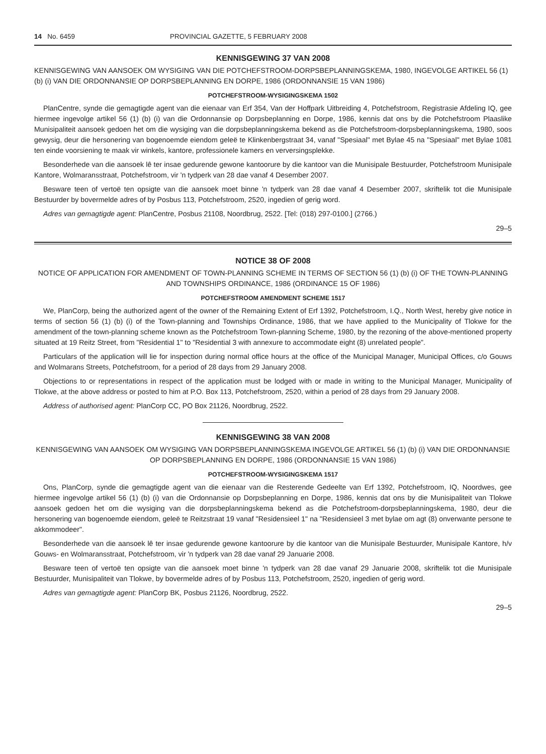14 No. 6459 PROVINCIAL GAZETTE, 5 FEBRUARY 2008
KENNISGEWING 37 VAN 2008
KENNISGEWING VAN AANSOEK OM WYSIGING VAN DIE POTCHEFSTROOM-DORPSBEPLANNINGSKEMA, 1980, INGEVOLGE ARTIKEL 56 (1) (b) (i) VAN DIE ORDONNANSIE OP DORPSBEPLANNING EN DORPE, 1986 (ORDONNANSIE 15 VAN 1986)
POTCHEFSTROOM-WYSIGINGSKEMA 1502
PlanCentre, synde die gemagtigde agent van die eienaar van Erf 354, Van der Hoffpark Uitbreiding 4, Potchefstroom, Registrasie Afdeling IQ, gee hiermee ingevolge artikel 56 (1) (b) (i) van die Ordonnansie op Dorpsbeplanning en Dorpe, 1986, kennis dat ons by die Potchefstroom Plaaslike Munisipaliteit aansoek gedoen het om die wysiging van die dorpsbeplanningskema bekend as die Potchefstroom-dorpsbeplanningskema, 1980, soos gewysig, deur die hersonering van bogenoemde eiendom geleë te Klinkenbergstraat 34, vanaf "Spesiaal" met Bylae 45 na "Spesiaal" met Bylae 1081 ten einde voorsiening te maak vir winkels, kantore, professionele kamers en verversingsplekke.
Besonderhede van die aansoek lê ter insae gedurende gewone kantoorure by die kantoor van die Munisipale Bestuurder, Potchefstroom Munisipale Kantore, Wolmaransstraat, Potchefstroom, vir 'n tydperk van 28 dae vanaf 4 Desember 2007.
Besware teen of vertoë ten opsigte van die aansoek moet binne 'n tydperk van 28 dae vanaf 4 Desember 2007, skriftelik tot die Munisipale Bestuurder by bovermelde adres of by Posbus 113, Potchefstroom, 2520, ingedien of gerig word.
Adres van gemagtigde agent: PlanCentre, Posbus 21108, Noordbrug, 2522. [Tel: (018) 297-0100.] (2766.)
29–5
NOTICE 38 OF 2008
NOTICE OF APPLICATION FOR AMENDMENT OF TOWN-PLANNING SCHEME IN TERMS OF SECTION 56 (1) (b) (i) OF THE TOWN-PLANNING AND TOWNSHIPS ORDINANCE, 1986 (ORDINANCE 15 OF 1986)
POTCHEFSTROOM AMENDMENT SCHEME 1517
We, PlanCorp, being the authorized agent of the owner of the Remaining Extent of Erf 1392, Potchefstroom, I.Q., North West, hereby give notice in terms of section 56 (1) (b) (i) of the Town-planning and Townships Ordinance, 1986, that we have applied to the Municipality of Tlokwe for the amendment of the town-planning scheme known as the Potchefstroom Town-planning Scheme, 1980, by the rezoning of the above-mentioned property situated at 19 Reitz Street, from "Residential 1" to "Residential 3 with annexure to accommodate eight (8) unrelated people".
Particulars of the application will lie for inspection during normal office hours at the office of the Municipal Manager, Municipal Offices, c/o Gouws and Wolmarans Streets, Potchefstroom, for a period of 28 days from 29 January 2008.
Objections to or representations in respect of the application must be lodged with or made in writing to the Municipal Manager, Municipality of Tlokwe, at the above address or posted to him at P.O. Box 113, Potchefstroom, 2520, within a period of 28 days from 29 January 2008.
Address of authorised agent: PlanCorp CC, PO Box 21126, Noordbrug, 2522.
KENNISGEWING 38 VAN 2008
KENNISGEWING VAN AANSOEK OM WYSIGING VAN DORPSBEPLANNINGSKEMA INGEVOLGE ARTIKEL 56 (1) (b) (i) VAN DIE ORDONNANSIE OP DORPSBEPLANNING EN DORPE, 1986 (ORDONNANSIE 15 VAN 1986)
POTCHEFSTROOM-WYSIGINGSKEMA 1517
Ons, PlanCorp, synde die gemagtigde agent van die eienaar van die Resterende Gedeelte van Erf 1392, Potchefstroom, IQ, Noordwes, gee hiermee ingevolge artikel 56 (1) (b) (i) van die Ordonnansie op Dorpsbeplanning en Dorpe, 1986, kennis dat ons by die Munisipaliteit van Tlokwe aansoek gedoen het om die wysiging van die dorpsbeplanningskema bekend as die Potchefstroom-dorpsbeplanningskema, 1980, deur die hersonering van bogenoemde eiendom, geleë te Reitzstraat 19 vanaf "Residensieel 1" na "Residensieel 3 met bylae om agt (8) onverwante persone te akkommodeer".
Besonderhede van die aansoek lê ter insae gedurende gewone kantoorure by die kantoor van die Munisipale Bestuurder, Munisipale Kantore, h/v Gouws- en Wolmaransstraat, Potchefstroom, vir 'n tydperk van 28 dae vanaf 29 Januarie 2008.
Besware teen of vertoë ten opsigte van die aansoek moet binne 'n tydperk van 28 dae vanaf 29 Januarie 2008, skriftelik tot die Munisipale Bestuurder, Munisipaliteit van Tlokwe, by bovermelde adres of by Posbus 113, Potchefstroom, 2520, ingedien of gerig word.
Adres van gemagtigde agent: PlanCorp BK, Posbus 21126, Noordbrug, 2522.
29–5